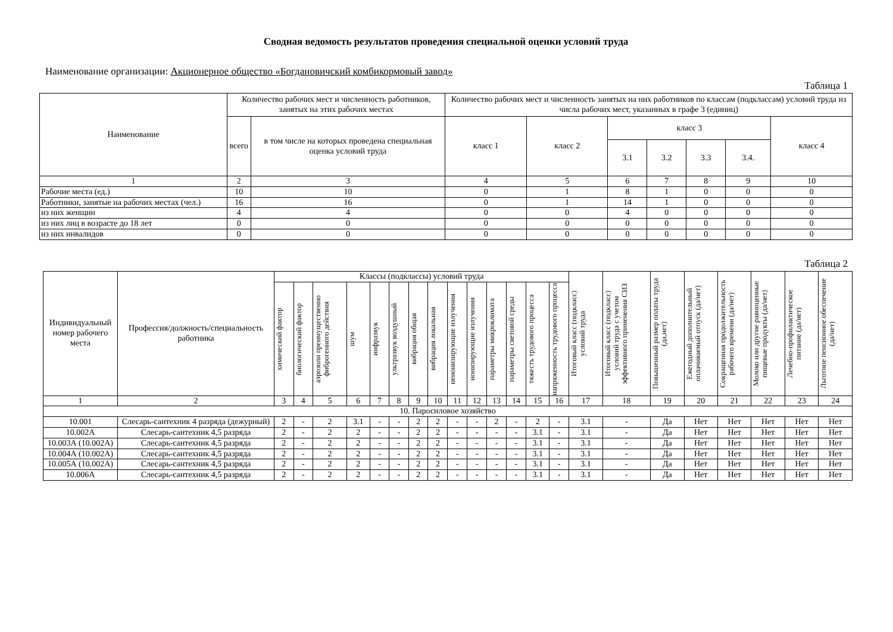Сводная ведомость результатов проведения специальной оценки условий труда
Наименование организации: Акционерное общество «Богдановичский комбикормовый завод»
Таблица 1
| Наименование | Количество рабочих мест и численность работников, занятых на этих рабочих местах | | Количество рабочих мест и численность занятых на них работников по классам (подклассам) условий труда из числа рабочих мест, указанных в графе 3 (единиц) | | | | | | |
| | всего | в том числе на которых проведена специальная оценка условий труда | класс 1 | класс 2 | класс 3 | | | | класс 4 |
| | | | | | 3.1 | 3.2 | 3.3 | 3.4. | |
| 1 | 2 | 3 | 4 | 5 | 6 | 7 | 8 | 9 | 10 |
| Рабочие места (ед.) | 10 | 10 | 0 | 1 | 8 | 1 | 0 | 0 | 0 |
| Работники, занятые на рабочих местах (чел.) | 16 | 16 | 0 | 1 | 14 | 1 | 0 | 0 | 0 |
| из них женщин | 4 | 4 | 0 | 0 | 4 | 0 | 0 | 0 | 0 |
| из них лиц в возрасте до 18 лет | 0 | 0 | 0 | 0 | 0 | 0 | 0 | 0 | 0 |
| из них инвалидов | 0 | 0 | 0 | 0 | 0 | 0 | 0 | 0 | 0 |
Таблица 2
| Индивидуальный номер рабочего места | Профессия/должность/специальность работника | Классы (подклассы) условий труда | | | | | | | | | | | | | | Итоговый класс (подкласс) условий труда | Итоговый класс (подкласс) условий труда с учетом эффективного применения СИЗ | Повышенный размер оплаты труда (да,нет) | Ежегодный дополнительный оплачиваемый отпуск (да/нет) | Сокращенная продолжительность рабочего времени (да/нет) | Молоко или другие равноценные пищевые продукты (да/нет) | Лечебно-профилактическое питание (да/нет) | Льготное пенсионное обеспечение (да/нет) |
| | | химический фактор | биологический фактор | аэрозоли преимущественно фиброгенного действия | шум | инфразвук | ультразвук воздушный | вибрация общая | вибрация локальная | неионизирующие излучения | ионизирующие излучения | параметры микроклимата | параметры световой среды | тяжесть трудового процесса | напряженность трудового процесса | | | | | | | | |
| 1 | 2 | 3 | 4 | 5 | 6 | 7 | 8 | 9 | 10 | 11 | 12 | 13 | 14 | 15 | 16 | 17 | 18 | 19 | 20 | 21 | 22 | 23 | 24 |
| 10. Паросиловое хозяйство | | | | | | | | | | | | | | | | | | | | | | | |
| 10.001 | Слесарь-сантехник 4 разряда (дежурный) | 2 | - | 2 | 3.1 | - | - | 2 | 2 | - | - | 2 | - | 2 | - | 3.1 | - | Да | Нет | Нет | Нет | Нет | Нет |
| 10.002А | Слесарь-сантехник 4,5 разряда | 2 | - | 2 | 2 | - | - | 2 | 2 | - | - | - | - | 3.1 | - | 3.1 | - | Да | Нет | Нет | Нет | Нет | Нет |
| 10.003А (10.002А) | Слесарь-сантехник 4,5 разряда | 2 | - | 2 | 2 | - | - | 2 | 2 | - | - | - | - | 3.1 | - | 3.1 | - | Да | Нет | Нет | Нет | Нет | Нет |
| 10.004А (10.002А) | Слесарь-сантехник 4,5 разряда | 2 | - | 2 | 2 | - | - | 2 | 2 | - | - | - | - | 3.1 | - | 3.1 | - | Да | Нет | Нет | Нет | Нет | Нет |
| 10.005А (10.002А) | Слесарь-сантехник 4,5 разряда | 2 | - | 2 | 2 | - | - | 2 | 2 | - | - | - | - | 3.1 | - | 3.1 | - | Да | Нет | Нет | Нет | Нет | Нет |
| 10.006А | Слесарь-сантехник 4,5 разряда | 2 | - | 2 | 2 | - | - | 2 | 2 | - | - | - | - | 3.1 | - | 3.1 | - | Да | Нет | Нет | Нет | Нет | Нет |